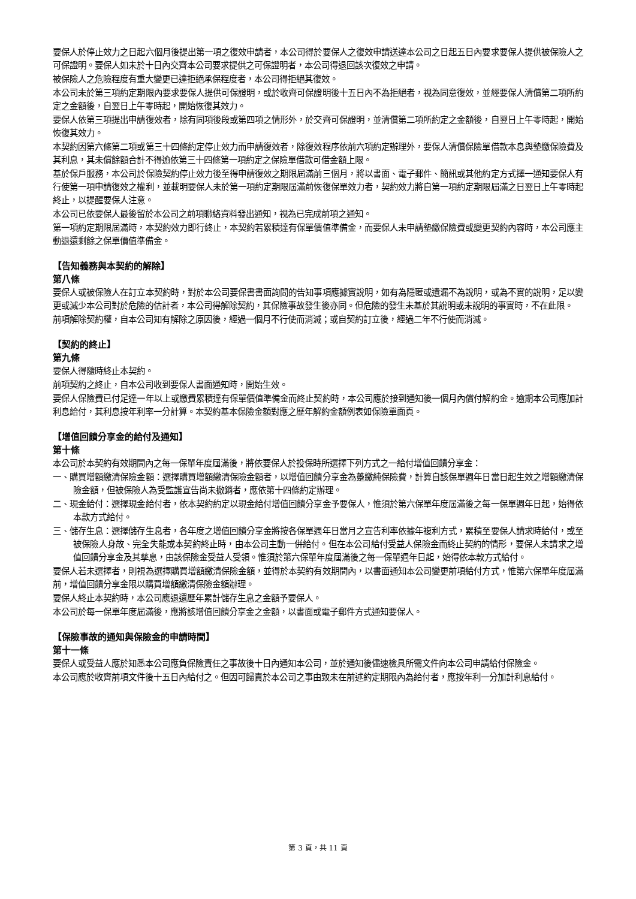要保人於停止效力之日起六個月後提出第一項之復效申請者，本公司得於要保人之復效申請送達本公司之日起五日內要求要保人提供被保險人之可保證明。要保人如未於十日內交齊本公司要求提供之可保證明者，本公司得退回該次復效之申請。
被保險人之危險程度有重大變更已達拒絕承保程度者，本公司得拒絕其復效。
本公司未於第三項約定期限內要求要保人提供可保證明，或於收齊可保證明後十五日內不為拒絕者，視為同意復效，並經要保人清償第二項所約定之金額後，自翌日上午零時起，開始恢復其效力。
要保人依第三項提出申請復效者，除有同項後段或第四項之情形外，於交齊可保證明，並清償第二項所約定之金額後，自翌日上午零時起，開始恢復其效力。
本契約因第六條第二項或第三十四條約定停止效力而申請復效者，除復效程序依前六項約定辦理外，要保人清償保險單借款本息與墊繳保險費及其利息，其未償餘額合計不得逾依第三十四條第一項約定之保險單借款可借金額上限。
基於保戶服務，本公司於保險契約停止效力後至得申請復效之期限屆滿前三個月，將以書面、電子郵件、簡訊或其他約定方式擇一通知要保人有行使第一項申請復效之權利，並載明要保人未於第一項約定期限屆滿前恢復保單效力者，契約效力將自第一項約定期限屆滿之日翌日上午零時起終止，以提醒要保人注意。
本公司已依要保人最後留於本公司之前項聯絡資料發出通知，視為已完成前項之通知。
第一項約定期限屆滿時，本契約效力即行終止，本契約若累積達有保單價值準備金，而要保人未申請墊繳保險費或變更契約內容時，本公司應主動退還剩餘之保單價值準備金。
【告知義務與本契約的解除】
第八條
要保人或被保險人在訂立本契約時，對於本公司要保書書面詢問的告知事項應據實說明，如有為隱匿或遺漏不為說明，或為不實的說明，足以變更或減少本公司對於危險的估計者，本公司得解除契約，其保險事故發生後亦同。但危險的發生未基於其說明或未說明的事實時，不在此限。
前項解除契約權，自本公司知有解除之原因後，經過一個月不行使而消滅；或自契約訂立後，經過二年不行使而消滅。
【契約的終止】
第九條
要保人得隨時終止本契約。
前項契約之終止，自本公司收到要保人書面通知時，開始生效。
要保人保險費已付足達一年以上或繳費累積達有保單價值準備金而終止契約時，本公司應於接到通知後一個月內償付解約金。逾期本公司應加計利息給付，其利息按年利率一分計算。本契約基本保險金額對應之歷年解約金額例表如保險單面頁。
【增值回饋分享金的給付及通知】
第十條
本公司於本契約有效期間內之每一保單年度屆滿後，將依要保人於投保時所選擇下列方式之一給付增值回饋分享金：
一、購買增額繳清保險金額：選擇購買增額繳清保險金額者，以增值回饋分享金為躉繳純保險費，計算自該保單週年日當日起生效之增額繳清保險金額，但被保險人為受監護宣告尚未撤銷者，應依第十四條約定辦理。
二、現金給付：選擇現金給付者，依本契約約定以現金給付增值回饋分享金予要保人，惟須於第六保單年度屆滿後之每一保單週年日起，始得依本款方式給付。
三、儲存生息：選擇儲存生息者，各年度之增值回饋分享金將按各保單週年日當月之宣告利率依據年複利方式，累積至要保人請求時給付，或至被保險人身故、完全失能或本契約終止時，由本公司主動一併給付。但在本公司給付受益人保險金而終止契約的情形，要保人未請求之增值回饋分享金及其孳息，由該保險金受益人受領。惟須於第六保單年度屆滿後之每一保單週年日起，始得依本款方式給付。
要保人若未選擇者，則視為選擇購買增額繳清保險金額，並得於本契約有效期間內，以書面通知本公司變更前項給付方式，惟第六保單年度屆滿前，增值回饋分享金限以購買增額繳清保險金額辦理。
要保人終止本契約時，本公司應退還歷年累計儲存生息之金額予要保人。
本公司於每一保單年度屆滿後，應將該增值回饋分享金之金額，以書面或電子郵件方式通知要保人。
【保險事故的通知與保險金的申請時間】
第十一條
要保人或受益人應於知悉本公司應負保險責任之事故後十日內通知本公司，並於通知後儘速檢具所需文件向本公司申請給付保險金。
本公司應於收齊前項文件後十五日內給付之。但因可歸責於本公司之事由致未在前述約定期限內為給付者，應按年利一分加計利息給付。
第 3 頁，共 11 頁